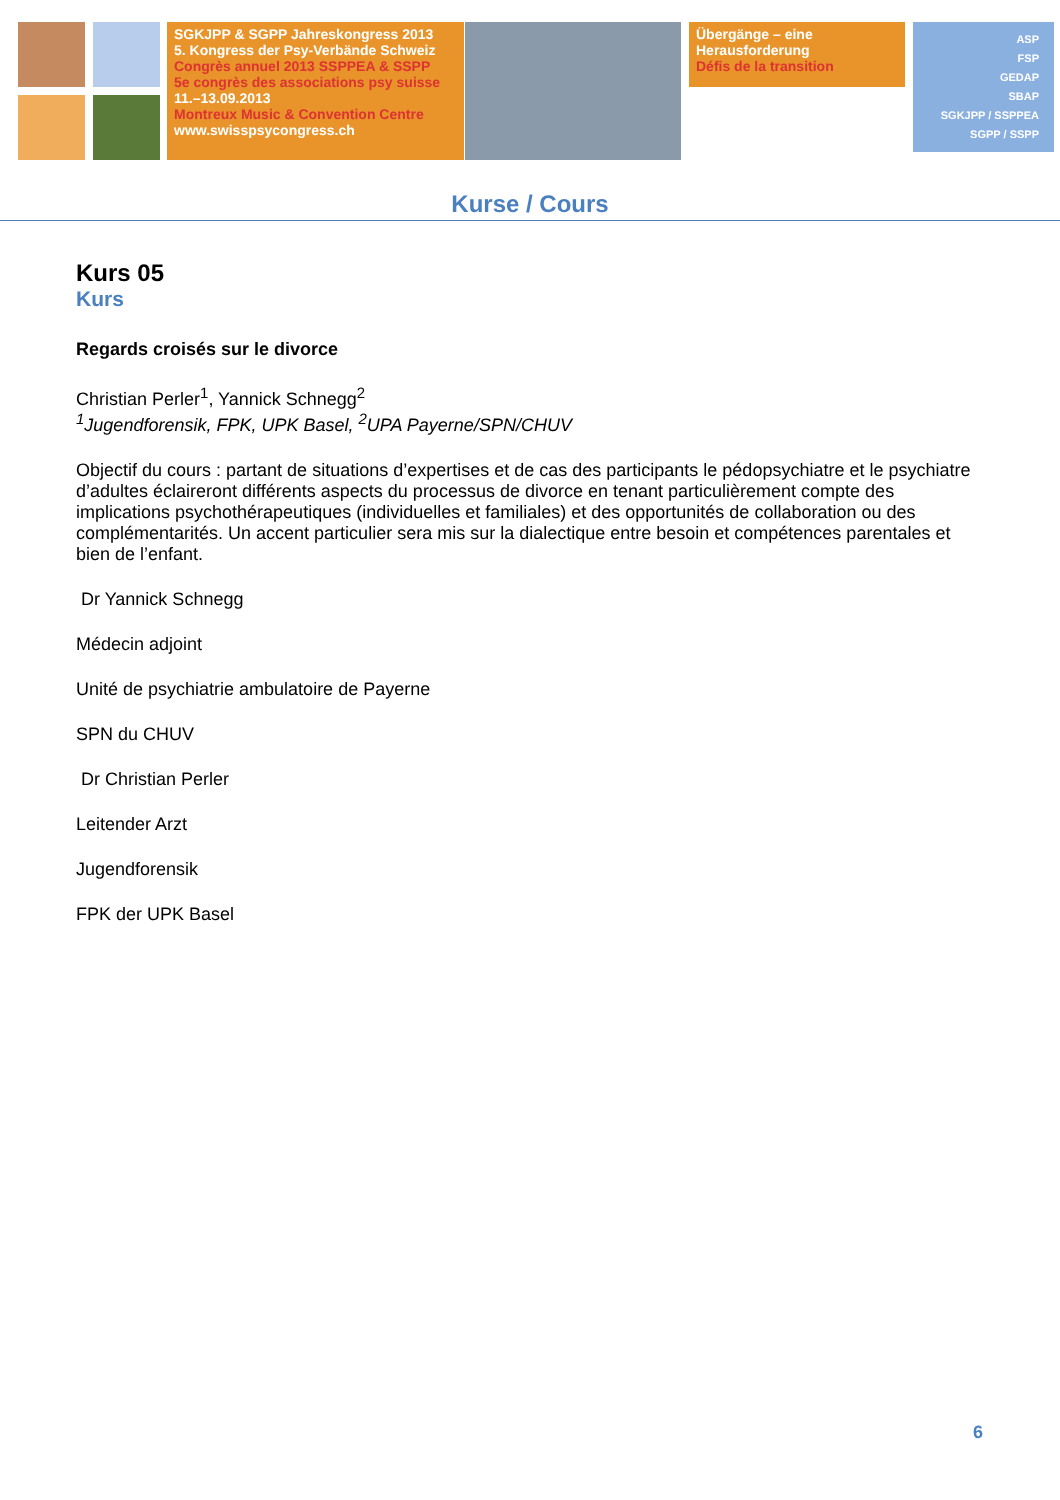SGKJPP & SGPP Jahreskongress 2013
5. Kongress der Psy-Verbände Schweiz
Congrès annuel 2013 SSPPEA & SSPP
5e congrès des associations psy suisse
11.–13.09.2013
Montreux Music & Convention Centre
www.swisspsycongress.ch
Übergänge – eine Herausforderung
Défis de la transition
ASP
FSP
GEDAP
SBAP
SGKJPP / SSPPEA
SGPP / SSPP
Kurse / Cours
Kurs 05
Kurs
Regards croisés sur le divorce
Christian Perler<sup>1</sup>, Yannick Schnegg<sup>2</sup>
<sup>1</sup> Jugendforensik, FPK, UPK Basel, <sup>2</sup>UPA Payerne/SPN/CHUV
Objectif du cours : partant de situations d’expertises et de cas des participants le pédopsychiatre et le psychiatre d’adultes éclaireront différents aspects du processus de divorce en tenant particulièrement compte des implications psychothérapeutiques (individuelles et familiales) et des opportunités de collaboration ou des complémentarités. Un accent particulier sera mis sur la dialectique entre besoin et compétences parentales et bien de l’enfant.
Dr Yannick Schnegg
Médecin adjoint
Unité de psychiatrie ambulatoire de Payerne
SPN du CHUV
Dr Christian Perler
Leitender Arzt
Jugendforensik
FPK der UPK Basel
6